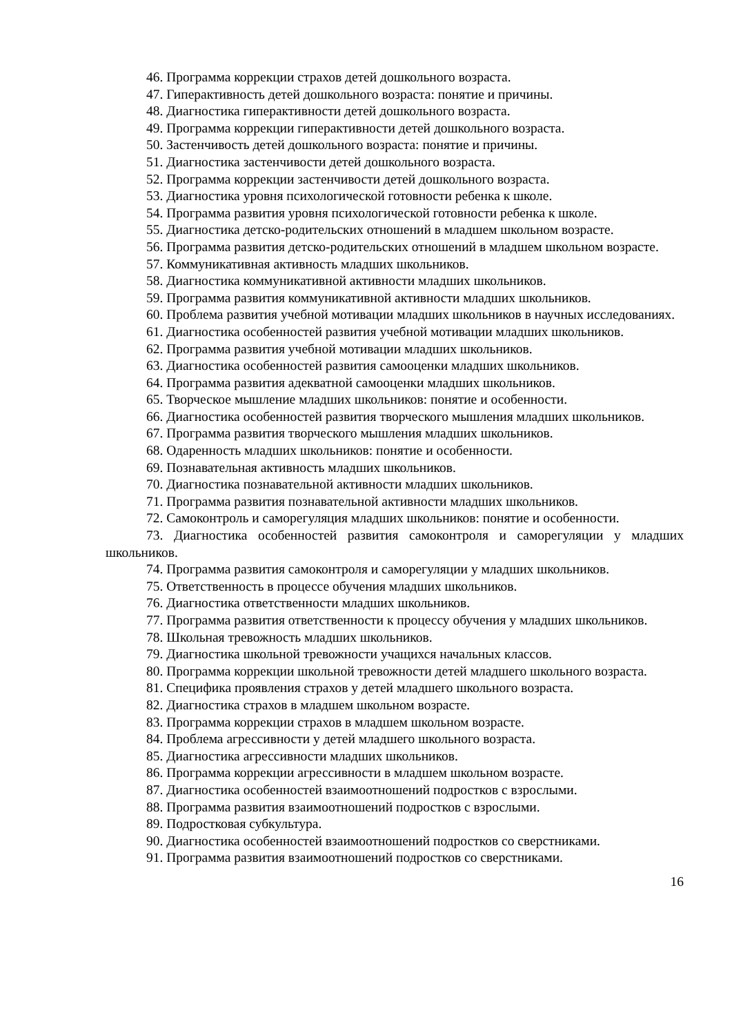46. Программа коррекции страхов детей дошкольного возраста.
47. Гиперактивность детей дошкольного возраста: понятие и причины.
48. Диагностика гиперактивности детей дошкольного возраста.
49. Программа коррекции гиперактивности детей дошкольного возраста.
50. Застенчивость детей дошкольного возраста: понятие и причины.
51. Диагностика застенчивости детей дошкольного возраста.
52. Программа коррекции застенчивости детей дошкольного возраста.
53. Диагностика уровня психологической готовности ребенка к школе.
54. Программа развития уровня психологической готовности ребенка к школе.
55. Диагностика детско-родительских отношений в младшем школьном возрасте.
56. Программа развития детско-родительских отношений в младшем школьном возрасте.
57. Коммуникативная активность младших школьников.
58. Диагностика коммуникативной активности младших школьников.
59. Программа развития коммуникативной активности младших школьников.
60. Проблема развития учебной мотивации младших школьников в научных исследованиях.
61. Диагностика особенностей развития учебной мотивации младших школьников.
62. Программа развития учебной мотивации младших школьников.
63. Диагностика особенностей развития самооценки младших школьников.
64. Программа развития адекватной самооценки младших школьников.
65. Творческое мышление младших школьников: понятие и особенности.
66. Диагностика особенностей развития творческого мышления младших школьников.
67. Программа развития творческого мышления младших школьников.
68. Одаренность младших школьников: понятие и особенности.
69. Познавательная активность младших школьников.
70. Диагностика познавательной активности младших школьников.
71. Программа развития познавательной активности младших школьников.
72. Самоконтроль и саморегуляция младших школьников: понятие и особенности.
73. Диагностика особенностей развития самоконтроля и саморегуляции у младших школьников.
74. Программа развития самоконтроля и саморегуляции у младших школьников.
75. Ответственность в процессе обучения младших школьников.
76. Диагностика ответственности младших школьников.
77. Программа развития ответственности к процессу обучения у младших школьников.
78. Школьная тревожность младших школьников.
79. Диагностика школьной тревожности учащихся начальных классов.
80. Программа коррекции школьной тревожности детей младшего школьного возраста.
81. Специфика проявления страхов у детей младшего школьного возраста.
82. Диагностика страхов в младшем школьном возрасте.
83. Программа коррекции страхов в младшем школьном возрасте.
84. Проблема агрессивности у детей младшего школьного возраста.
85. Диагностика агрессивности младших школьников.
86. Программа коррекции агрессивности в младшем школьном возрасте.
87. Диагностика особенностей взаимоотношений подростков с взрослыми.
88. Программа развития взаимоотношений подростков с взрослыми.
89. Подростковая субкультура.
90. Диагностика особенностей взаимоотношений подростков со сверстниками.
91. Программа развития взаимоотношений подростков со сверстниками.
16